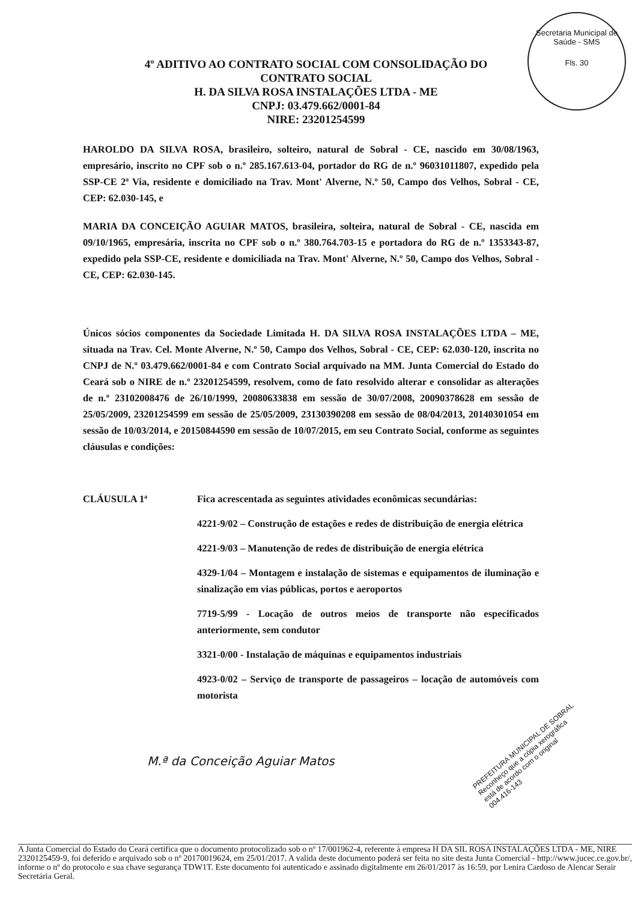Secretaria Municipal de Saúde - SMS
Fls. 30
4º ADITIVO AO CONTRATO SOCIAL COM CONSOLIDAÇÃO DO
CONTRATO SOCIAL
H. DA SILVA ROSA INSTALAÇÕES LTDA - ME
CNPJ: 03.479.662/0001-84
NIRE: 23201254599
HAROLDO DA SILVA ROSA, brasileiro, solteiro, natural de Sobral - CE, nascido em 30/08/1963, empresário, inscrito no CPF sob o n.º 285.167.613-04, portador do RG de n.º 96031011807, expedido pela SSP-CE 2ª Via, residente e domiciliado na Trav. Mont' Alverne, N.º 50, Campo dos Velhos, Sobral - CE, CEP: 62.030-145, e
MARIA DA CONCEIÇÃO AGUIAR MATOS, brasileira, solteira, natural de Sobral - CE, nascida em 09/10/1965, empresária, inscrita no CPF sob o n.º 380.764.703-15 e portadora do RG de n.º 1353343-87, expedido pela SSP-CE, residente e domiciliada na Trav. Mont' Alverne, N.º 50, Campo dos Velhos, Sobral - CE, CEP: 62.030-145.
Únicos sócios componentes da Sociedade Limitada H. DA SILVA ROSA INSTALAÇÕES LTDA – ME, situada na Trav. Cel. Monte Alverne, N.º 50, Campo dos Velhos, Sobral - CE, CEP: 62.030-120, inscrita no CNPJ de N.º 03.479.662/0001-84 e com Contrato Social arquivado na MM. Junta Comercial do Estado do Ceará sob o NIRE de n.º 23201254599, resolvem, como de fato resolvido alterar e consolidar as alterações de n.º 23102008476 de 26/10/1999, 20080633838 em sessão de 30/07/2008, 20090378628 em sessão de 25/05/2009, 23201254599 em sessão de 25/05/2009, 23130390208 em sessão de 08/04/2013, 20140301054 em sessão de 10/03/2014, e 20150844590 em sessão de 10/07/2015, em seu Contrato Social, conforme as seguintes cláusulas e condições:
CLÁUSULA 1ª Fica acrescentada as seguintes atividades econômicas secundárias:
4221-9/02 – Construção de estações e redes de distribuição de energia elétrica
4221-9/03 – Manutenção de redes de distribuição de energia elétrica
4329-1/04 – Montagem e instalação de sistemas e equipamentos de iluminação e sinalização em vias públicas, portos e aeroportos
7719-5/99 - Locação de outros meios de transporte não especificados anteriormente, sem condutor
3321-0/00 - Instalação de máquinas e equipamentos industriais
4923-0/02 – Serviço de transporte de passageiros – locação de automóveis com motorista
M.ª da Conceição Aguiar Matos
PREFEITURA MUNICIPAL DE SOBRAL
Reconheço que a cópia xerográfica
está de acordo com o original
004.416-143
A Junta Comercial do Estado do Ceará certifica que o documento protocolizado sob o nº 17/001962-4, referente à empresa H DA SIL ROSA INSTALAÇÕES LTDA - ME, NIRE 2320125459-9, foi deferido e arquivado sob o nº 20170019624, em 25/01/2017. A valida deste documento poderá ser feita no site desta Junta Comercial - http://www.jucec.ce.gov.br/, informe o nº do protocolo e sua chave segurança TDW1T. Este documento foi autenticado e assinado digitalmente em 26/01/2017 às 16:59, por Lenira Cardoso de Alencar Serair Secretária Geral.